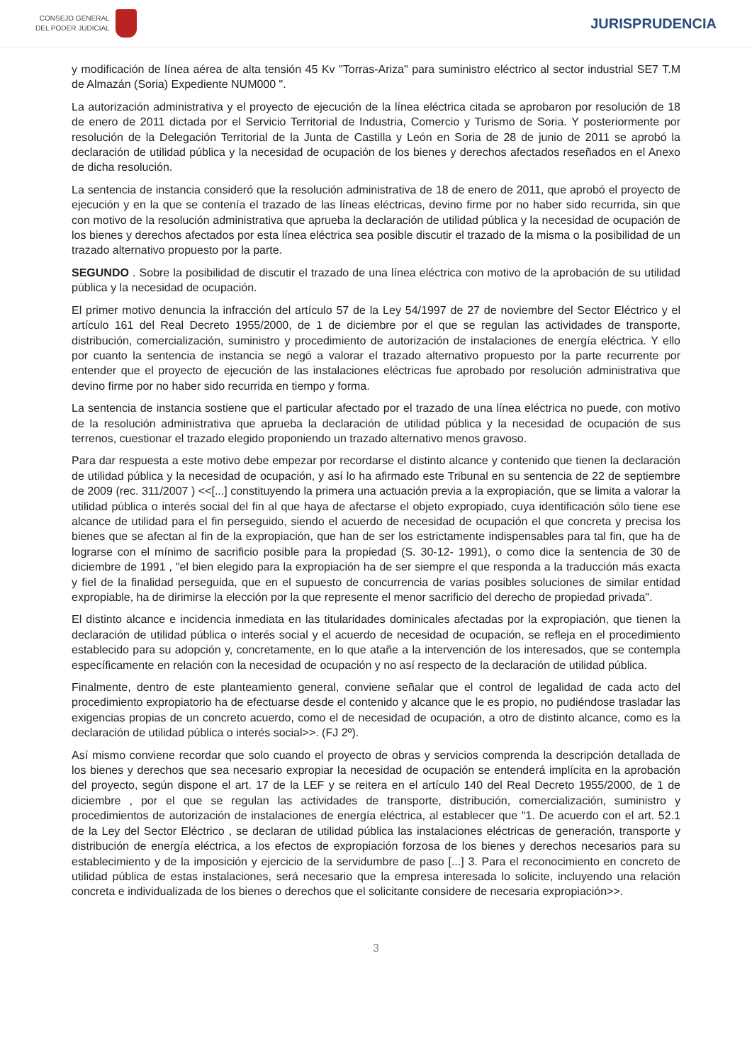CONSEJO GENERAL
DEL PODER JUDICIAL
JURISPRUDENCIA
y modificación de línea aérea de alta tensión 45 Kv "Torras-Ariza" para suministro eléctrico al sector industrial SE7 T.M de Almazán (Soria) Expediente NUM000 ".
La autorización administrativa y el proyecto de ejecución de la línea eléctrica citada se aprobaron por resolución de 18 de enero de 2011 dictada por el Servicio Territorial de Industria, Comercio y Turismo de Soria. Y posteriormente por resolución de la Delegación Territorial de la Junta de Castilla y León en Soria de 28 de junio de 2011 se aprobó la declaración de utilidad pública y la necesidad de ocupación de los bienes y derechos afectados reseñados en el Anexo de dicha resolución.
La sentencia de instancia consideró que la resolución administrativa de 18 de enero de 2011, que aprobó el proyecto de ejecución y en la que se contenía el trazado de las líneas eléctricas, devino firme por no haber sido recurrida, sin que con motivo de la resolución administrativa que aprueba la declaración de utilidad pública y la necesidad de ocupación de los bienes y derechos afectados por esta línea eléctrica sea posible discutir el trazado de la misma o la posibilidad de un trazado alternativo propuesto por la parte.
SEGUNDO . Sobre la posibilidad de discutir el trazado de una línea eléctrica con motivo de la aprobación de su utilidad pública y la necesidad de ocupación.
El primer motivo denuncia la infracción del artículo 57 de la Ley 54/1997 de 27 de noviembre del Sector Eléctrico y el artículo 161 del Real Decreto 1955/2000, de 1 de diciembre por el que se regulan las actividades de transporte, distribución, comercialización, suministro y procedimiento de autorización de instalaciones de energía eléctrica. Y ello por cuanto la sentencia de instancia se negó a valorar el trazado alternativo propuesto por la parte recurrente por entender que el proyecto de ejecución de las instalaciones eléctricas fue aprobado por resolución administrativa que devino firme por no haber sido recurrida en tiempo y forma.
La sentencia de instancia sostiene que el particular afectado por el trazado de una línea eléctrica no puede, con motivo de la resolución administrativa que aprueba la declaración de utilidad pública y la necesidad de ocupación de sus terrenos, cuestionar el trazado elegido proponiendo un trazado alternativo menos gravoso.
Para dar respuesta a este motivo debe empezar por recordarse el distinto alcance y contenido que tienen la declaración de utilidad pública y la necesidad de ocupación, y así lo ha afirmado este Tribunal en su sentencia de 22 de septiembre de 2009 (rec. 311/2007 ) <<[...] constituyendo la primera una actuación previa a la expropiación, que se limita a valorar la utilidad pública o interés social del fin al que haya de afectarse el objeto expropiado, cuya identificación sólo tiene ese alcance de utilidad para el fin perseguido, siendo el acuerdo de necesidad de ocupación el que concreta y precisa los bienes que se afectan al fin de la expropiación, que han de ser los estrictamente indispensables para tal fin, que ha de lograrse con el mínimo de sacrificio posible para la propiedad (S. 30-12- 1991), o como dice la sentencia de 30 de diciembre de 1991 , "el bien elegido para la expropiación ha de ser siempre el que responda a la traducción más exacta y fiel de la finalidad perseguida, que en el supuesto de concurrencia de varias posibles soluciones de similar entidad expropiable, ha de dirimirse la elección por la que represente el menor sacrificio del derecho de propiedad privada".
El distinto alcance e incidencia inmediata en las titularidades dominicales afectadas por la expropiación, que tienen la declaración de utilidad pública o interés social y el acuerdo de necesidad de ocupación, se refleja en el procedimiento establecido para su adopción y, concretamente, en lo que atañe a la intervención de los interesados, que se contempla específicamente en relación con la necesidad de ocupación y no así respecto de la declaración de utilidad pública.
Finalmente, dentro de este planteamiento general, conviene señalar que el control de legalidad de cada acto del procedimiento expropiatorio ha de efectuarse desde el contenido y alcance que le es propio, no pudiéndose trasladar las exigencias propias de un concreto acuerdo, como el de necesidad de ocupación, a otro de distinto alcance, como es la declaración de utilidad pública o interés social>>. (FJ 2º).
Así mismo conviene recordar que solo cuando el proyecto de obras y servicios comprenda la descripción detallada de los bienes y derechos que sea necesario expropiar la necesidad de ocupación se entenderá implícita en la aprobación del proyecto, según dispone el art. 17 de la LEF y se reitera en el artículo 140 del Real Decreto 1955/2000, de 1 de diciembre , por el que se regulan las actividades de transporte, distribución, comercialización, suministro y procedimientos de autorización de instalaciones de energía eléctrica, al establecer que "1. De acuerdo con el art. 52.1 de la Ley del Sector Eléctrico , se declaran de utilidad pública las instalaciones eléctricas de generación, transporte y distribución de energía eléctrica, a los efectos de expropiación forzosa de los bienes y derechos necesarios para su establecimiento y de la imposición y ejercicio de la servidumbre de paso [...] 3. Para el reconocimiento en concreto de utilidad pública de estas instalaciones, será necesario que la empresa interesada lo solicite, incluyendo una relación concreta e individualizada de los bienes o derechos que el solicitante considere de necesaria expropiación>>.
3